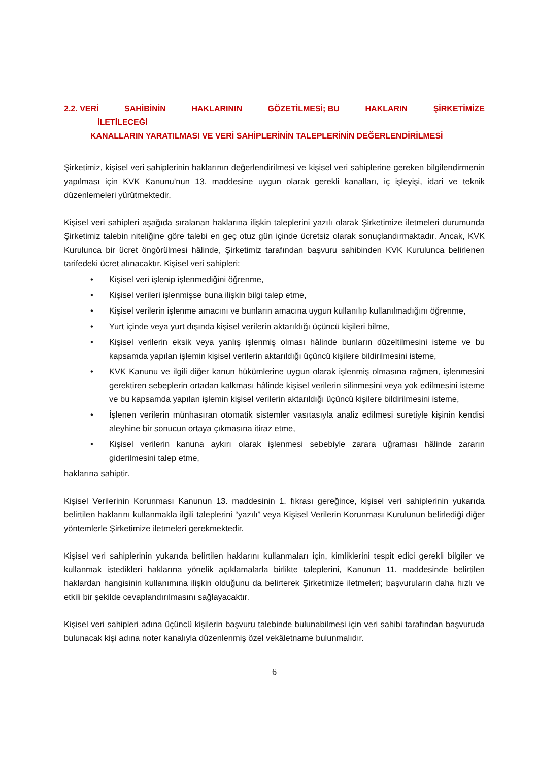2.2. VERİ SAHİBİNİN HAKLARININ GÖZETİLMESİ; BU HAKLARIN ŞİRKETİMİZE
İLETİLECEĞİ
KANALLARIN YARATILMASI VE VERİ SAHİPLERİNİN TALEPLERİNİN DEĞERLENDİRİLMESİ
Şirketimiz, kişisel veri sahiplerinin haklarının değerlendirilmesi ve kişisel veri sahiplerine gereken bilgilendirmenin yapılması için KVK Kanunu’nun 13. maddesine uygun olarak gerekli kanalları, iç işleyişi, idari ve teknik düzenlemeleri yürütmektedir.
Kişisel veri sahipleri aşağıda sıralanan haklarına ilişkin taleplerini yazılı olarak Şirketimize iletmeleri durumunda Şirketimiz talebin niteliğine göre talebi en geç otuz gün içinde ücretsiz olarak sonuçlandırmaktadır. Ancak, KVK Kurulunca bir ücret öngörülmesi hâlinde, Şirketimiz tarafından başvuru sahibinden KVK Kurulunca belirlenen tarifedeki ücret alınacaktır. Kişisel veri sahipleri;
• Kişisel veri işlenip işlenmediğini öğrenme,
• Kişisel verileri işlenmişse buna ilişkin bilgi talep etme,
• Kişisel verilerin işlenme amacını ve bunların amacına uygun kullanılıp kullanılmadığını öğrenme,
• Yurt içinde veya yurt dışında kişisel verilerin aktarıldığı üçüncü kişileri bilme,
• Kişisel verilerin eksik veya yanlış işlenmiş olması hâlinde bunların düzeltilmesini isteme ve bu kapsamda yapılan işlemin kişisel verilerin aktarıldığı üçüncü kişilere bildirilmesini isteme,
• KVK Kanunu ve ilgili diğer kanun hükümlerine uygun olarak işlenmiş olmasına rağmen, işlenmesini gerektiren sebeplerin ortadan kalkması hâlinde kişisel verilerin silinmesini veya yok edilmesini isteme ve bu kapsamda yapılan işlemin kişisel verilerin aktarıldığı üçüncü kişilere bildirilmesini isteme,
• İşlenen verilerin münhasıran otomatik sistemler vasıtasıyla analiz edilmesi suretiyle kişinin kendisi aleyhine bir sonucun ortaya çıkmasına itiraz etme,
• Kişisel verilerin kanuna aykırı olarak işlenmesi sebebiyle zarara uğraması hâlinde zararın giderilmesini talep etme,
haklarına sahiptir.
Kişisel Verilerinin Korunması Kanunun 13. maddesinin 1. fıkrası gereğince, kişisel veri sahiplerinin yukarıda belirtilen haklarını kullanmakla ilgili taleplerini “yazılı” veya Kişisel Verilerin Korunması Kurulunun belirlediği diğer yöntemlerle Şirketimize iletmeleri gerekmektedir.
Kişisel veri sahiplerinin yukarıda belirtilen haklarını kullanmaları için, kimliklerini tespit edici gerekli bilgiler ve kullanmak istedikleri haklarına yönelik açıklamalarla birlikte taleplerini, Kanunun 11. maddesinde belirtilen haklardan hangisinin kullanımına ilişkin olduğunu da belirterek Şirketimize iletmeleri; başvuruların daha hızlı ve etkili bir şekilde cevaplandırılmasını sağlayacaktır.
Kişisel veri sahipleri adına üçüncü kişilerin başvuru talebinde bulunabilmesi için veri sahibi tarafından başvuruda bulunacak kişi adına noter kanalıyla düzenlenmiş özel vekâletname bulunmalıdır.
6